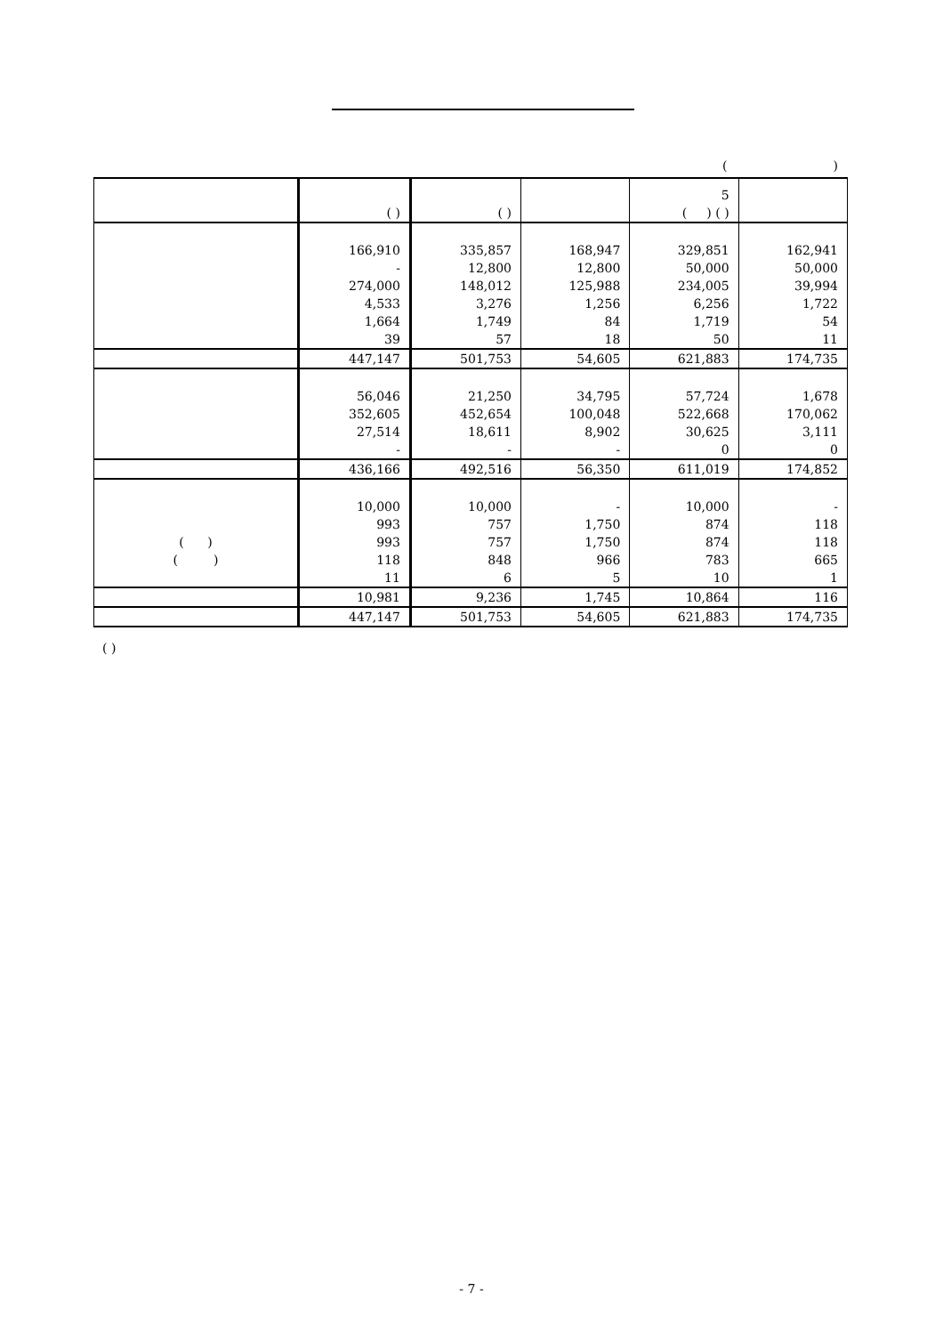()
| | ( ) | ( ) | | 5 ( ) ( ) | |
| --- | --- | --- | --- | --- | --- |
| | 166,910 - 274,000 4,533 1,664 39 | 335,857 12,800 148,012 3,276 1,749 57 | 168,947 12,800 125,988 1,256 84 18 | 329,851 50,000 234,005 6,256 1,719 50 | 162,941 50,000 39,994 1,722 54 11 |
| | 447,147 | 501,753 | 54,605 | 621,883 | 174,735 |
| | 56,046 352,605 27,514 - | 21,250 452,654 18,611 - | 34,795 100,048 8,902 - | 57,724 522,668 30,625 0 | 1,678 170,062 3,111 0 |
| | 436,166 | 492,516 | 56,350 | 611,019 | 174,852 |
| ( ) ( ) | 10,000 993 993 118 11 | 10,000 757 757 848 6 | - 1,750 1,750 966 5 | 10,000 874 874 783 10 | - 118 118 665 1 |
| | 10,981 | 9,236 | 1,745 | 10,864 | 116 |
| | 447,147 | 501,753 | 54,605 | 621,883 | 174,735 |
( )
- 7 -